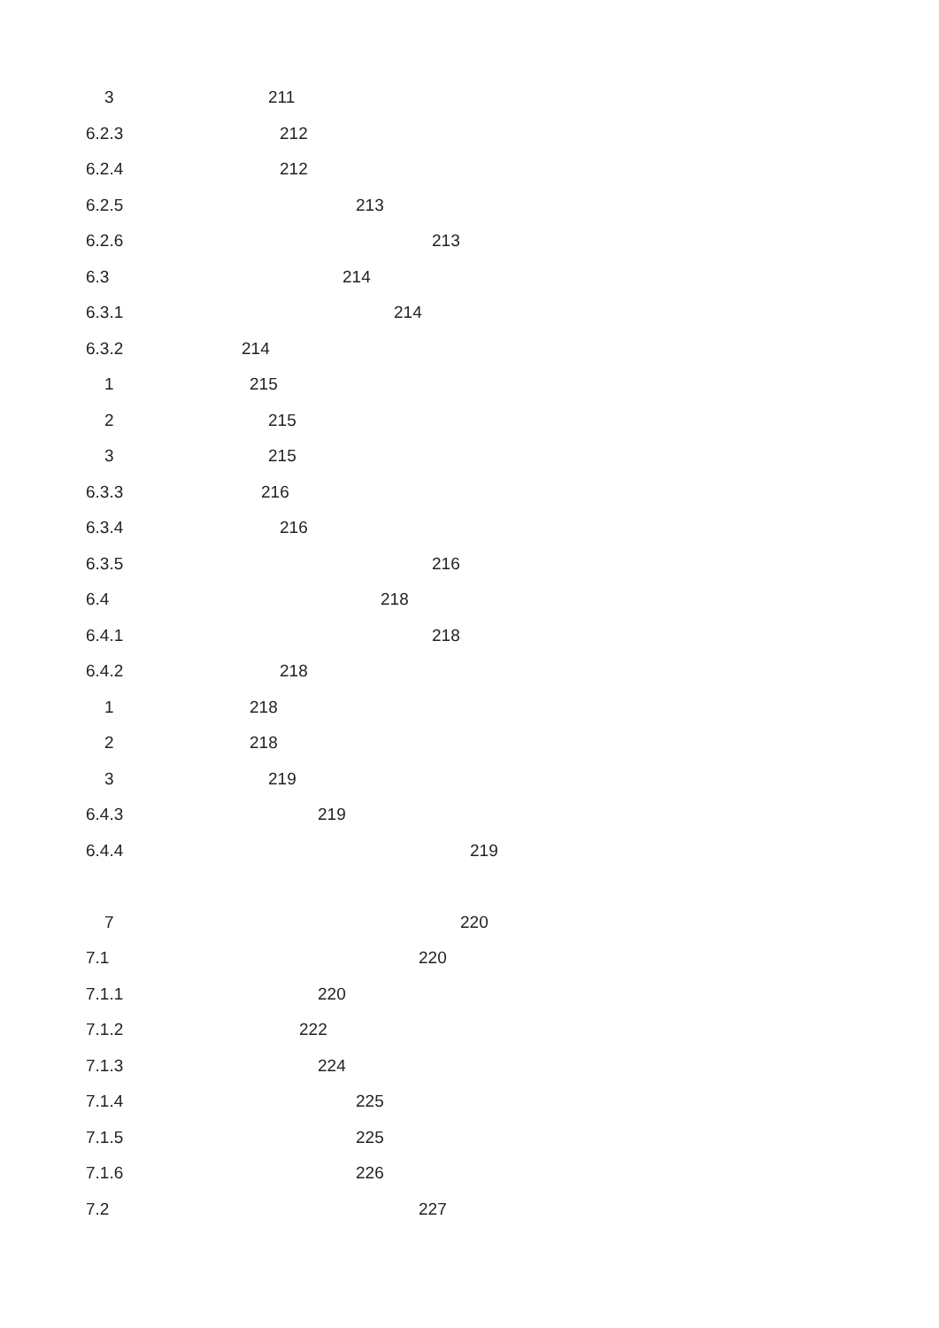3 211
6.2.3 212
6.2.4 212
6.2.5 213
6.2.6 213
6.3 214
6.3.1 214
6.3.2 214
1 215
2 215
3 215
6.3.3 216
6.3.4 216
6.3.5 216
6.4 218
6.4.1 218
6.4.2 218
1 218
2 218
3 219
6.4.3 219
6.4.4 219
7 220
7.1 220
7.1.1 220
7.1.2 222
7.1.3 224
7.1.4 225
7.1.5 225
7.1.6 226
7.2 227